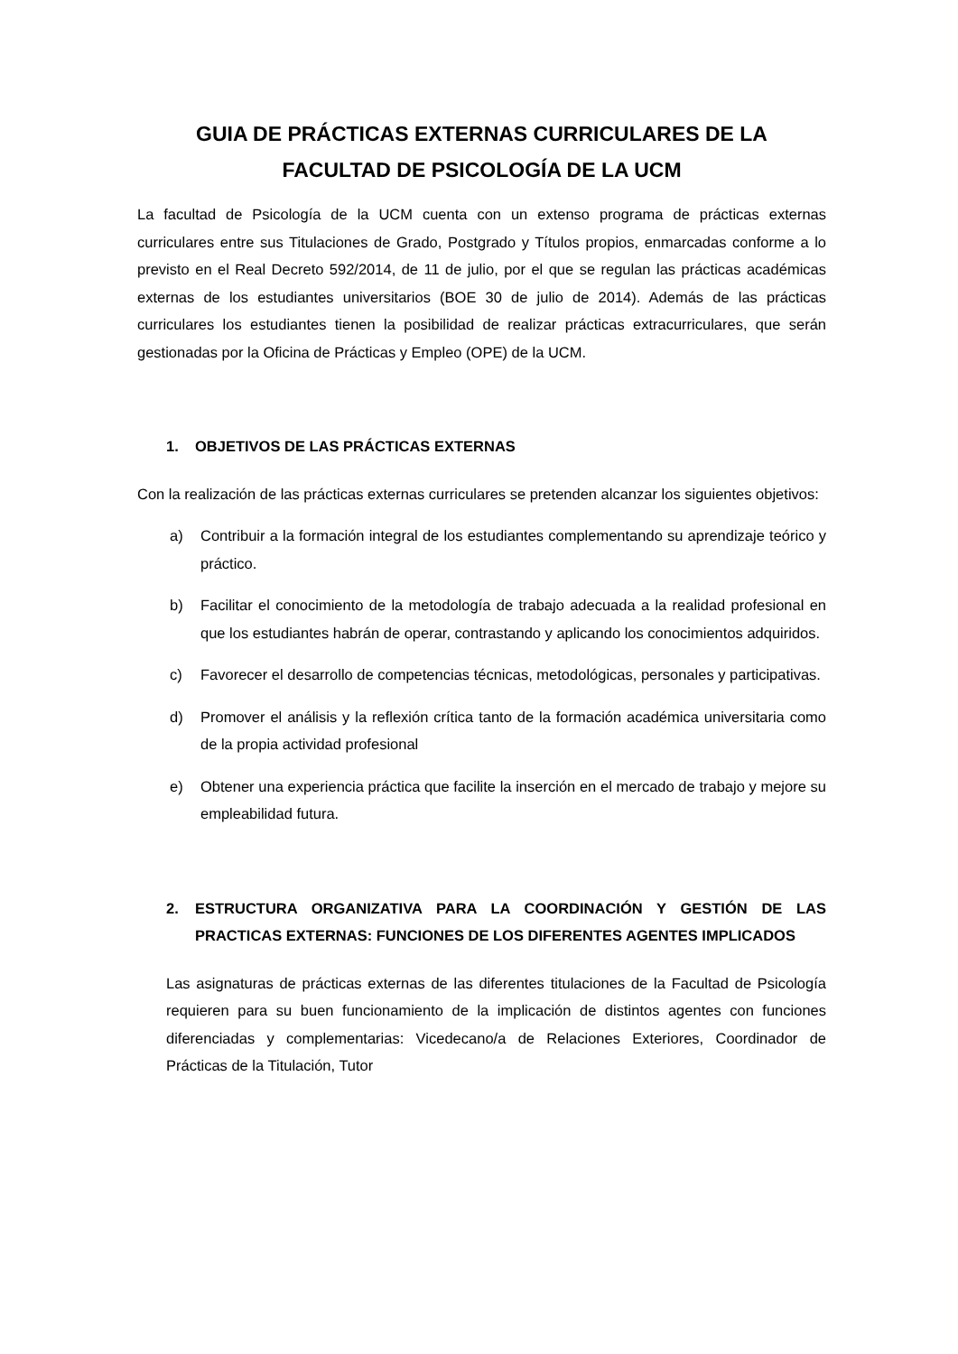GUIA DE PRÁCTICAS EXTERNAS CURRICULARES DE LA
FACULTAD DE PSICOLOGÍA DE LA UCM
La facultad de Psicología de la UCM cuenta con un extenso programa de prácticas externas curriculares entre sus Titulaciones de Grado, Postgrado y Títulos propios, enmarcadas conforme a lo previsto en el Real Decreto 592/2014, de 11 de julio, por el que se regulan las prácticas académicas externas de los estudiantes universitarios (BOE 30 de julio de 2014). Además de las prácticas curriculares los estudiantes tienen la posibilidad de realizar prácticas extracurriculares, que serán gestionadas por la Oficina de Prácticas y Empleo (OPE) de la UCM.
1. OBJETIVOS DE LAS PRÁCTICAS EXTERNAS
Con la realización de las prácticas externas curriculares se pretenden alcanzar los siguientes objetivos:
a) Contribuir a la formación integral de los estudiantes complementando su aprendizaje teórico y práctico.
b) Facilitar el conocimiento de la metodología de trabajo adecuada a la realidad profesional en que los estudiantes habrán de operar, contrastando y aplicando los conocimientos adquiridos.
c) Favorecer el desarrollo de competencias técnicas, metodológicas, personales y participativas.
d) Promover el análisis y la reflexión crítica tanto de la formación académica universitaria como de la propia actividad profesional
e) Obtener una experiencia práctica que facilite la inserción en el mercado de trabajo y mejore su empleabilidad futura.
2. ESTRUCTURA ORGANIZATIVA PARA LA COORDINACIÓN Y GESTIÓN DE LAS PRACTICAS EXTERNAS: FUNCIONES DE LOS DIFERENTES AGENTES IMPLICADOS
Las asignaturas de prácticas externas de las diferentes titulaciones de la Facultad de Psicología requieren para su buen funcionamiento de la implicación de distintos agentes con funciones diferenciadas y complementarias: Vicedecano/a de Relaciones Exteriores, Coordinador de Prácticas de la Titulación, Tutor